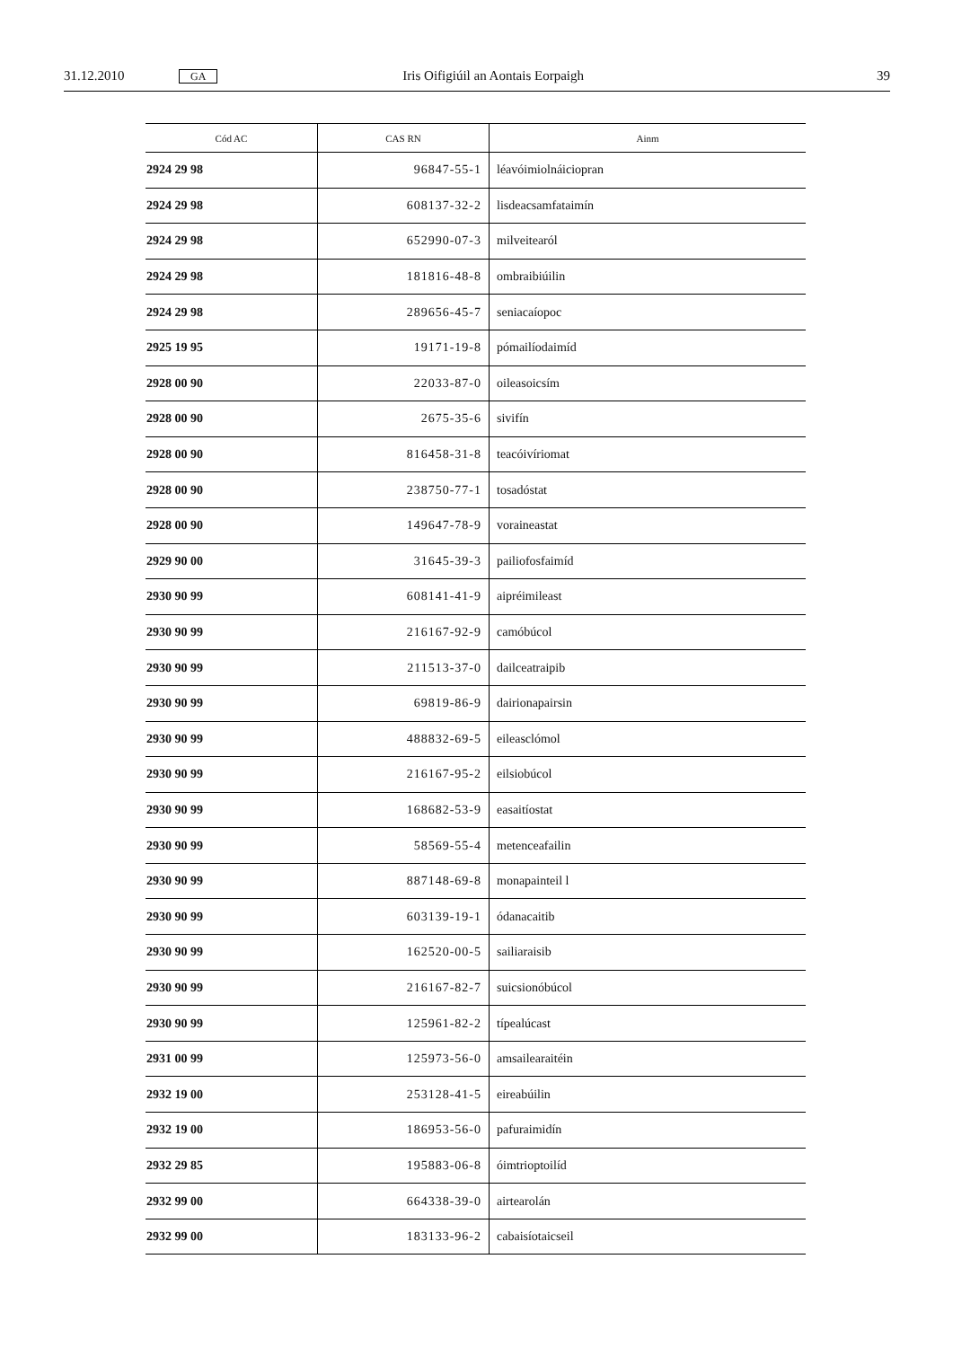31.12.2010 GA Iris Oifigiúil an Aontais Eorpaigh 39
| Cód AC | CAS RN | Ainm |
| --- | --- | --- |
| 2924 29 98 | 96847-55-1 | léavóimiolnáiciopran |
| 2924 29 98 | 608137-32-2 | lisdeacsamfataimín |
| 2924 29 98 | 652990-07-3 | milveitearól |
| 2924 29 98 | 181816-48-8 | ombraibiúilin |
| 2924 29 98 | 289656-45-7 | seniacaíopoc |
| 2925 19 95 | 19171-19-8 | pómailíodaimíd |
| 2928 00 90 | 22033-87-0 | oileasoicsím |
| 2928 00 90 | 2675-35-6 | sivifín |
| 2928 00 90 | 816458-31-8 | teacóivíriomat |
| 2928 00 90 | 238750-77-1 | tosadóstat |
| 2928 00 90 | 149647-78-9 | voraineastat |
| 2929 90 00 | 31645-39-3 | pailiofosfaimíd |
| 2930 90 99 | 608141-41-9 | aipréimileast |
| 2930 90 99 | 216167-92-9 | camóbúcol |
| 2930 90 99 | 211513-37-0 | dailceatraipib |
| 2930 90 99 | 69819-86-9 | dairionapairsin |
| 2930 90 99 | 488832-69-5 | eileasclómol |
| 2930 90 99 | 216167-95-2 | eilsiobúcol |
| 2930 90 99 | 168682-53-9 | easaitíostat |
| 2930 90 99 | 58569-55-4 | metenceafailin |
| 2930 90 99 | 887148-69-8 | monapainteil l |
| 2930 90 99 | 603139-19-1 | ódanacaitib |
| 2930 90 99 | 162520-00-5 | sailiaraisib |
| 2930 90 99 | 216167-82-7 | suicsionóbúcol |
| 2930 90 99 | 125961-82-2 | típealúcast |
| 2931 00 99 | 125973-56-0 | amsailearaitéin |
| 2932 19 00 | 253128-41-5 | eireabúilin |
| 2932 19 00 | 186953-56-0 | pafuraimidín |
| 2932 29 85 | 195883-06-8 | óimtrioptoilíd |
| 2932 99 00 | 664338-39-0 | airtearolán |
| 2932 99 00 | 183133-96-2 | cabaisíotaicseil |